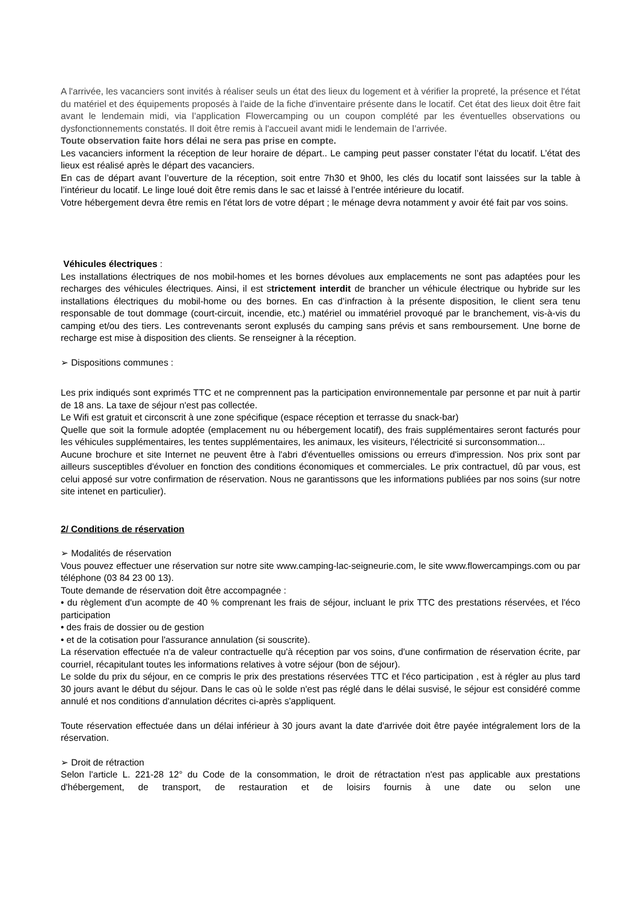A l'arrivée, les vacanciers sont invités à réaliser seuls un état des lieux du logement et à vérifier la propreté, la présence et l'état du matériel et des équipements proposés à l'aide de la fiche d'inventaire présente dans le locatif. Cet état des lieux doit être fait avant le lendemain midi, via l’application Flowercamping ou un coupon complété par les éventuelles observations ou dysfonctionnements constatés. Il doit être remis à l'accueil avant midi le lendemain de l’arrivée.
Toute observation faite hors délai ne sera pas prise en compte.
Les vacanciers informent la réception de leur horaire de départ.. Le camping peut passer constater l’état du locatif. L’état des lieux est réalisé après le départ des vacanciers.
En cas de départ avant l’ouverture de la réception, soit entre 7h30 et 9h00, les clés du locatif sont laissées sur la table à l’intérieur du locatif. Le linge loué doit être remis dans le sac et laissé à l’entrée intérieure du locatif.
Votre hébergement devra être remis en l'état lors de votre départ ; le ménage devra notamment y avoir été fait par vos soins.
Véhicules électriques :
Les installations électriques de nos mobil-homes et les bornes dévolues aux emplacements ne sont pas adaptées pour les recharges des véhicules électriques. Ainsi, il est strictement interdit de brancher un véhicule électrique ou hybride sur les installations électriques du mobil-home ou des bornes. En cas d’infraction à la présente disposition, le client sera tenu responsable de tout dommage (court-circuit, incendie, etc.) matériel ou immatériel provoqué par le branchement, vis-à-vis du camping et/ou des tiers. Les contrevenants seront explusés du camping sans prévis et sans remboursement. Une borne de recharge est mise à disposition des clients. Se renseigner à la réception.
➢ Dispositions communes :
Les prix indiqués sont exprimés TTC et ne comprennent pas la participation environnementale par personne et par nuit à partir de 18 ans. La taxe de séjour n'est pas collectée.
Le Wifi est gratuit et circonscrit à une zone spécifique (espace réception et terrasse du snack-bar)
Quelle que soit la formule adoptée (emplacement nu ou hébergement locatif), des frais supplémentaires seront facturés pour les véhicules supplémentaires, les tentes supplémentaires, les animaux, les visiteurs, l'électricité si surconsommation...
Aucune brochure et site Internet ne peuvent être à l'abri d'éventuelles omissions ou erreurs d'impression. Nos prix sont par ailleurs susceptibles d'évoluer en fonction des conditions économiques et commerciales. Le prix contractuel, dû par vous, est celui apposé sur votre confirmation de réservation. Nous ne garantissons que les informations publiées par nos soins (sur notre site intenet en particulier).
2/ Conditions de réservation
➢ Modalités de réservation
Vous pouvez effectuer une réservation sur notre site www.camping-lac-seigneurie.com, le site www.flowercampings.com ou par téléphone (03 84 23 00 13).
Toute demande de réservation doit être accompagnée :
• du règlement d'un acompte de 40 % comprenant les frais de séjour, incluant le prix TTC des prestations réservées, et l'éco participation
• des frais de dossier ou de gestion
• et de la cotisation pour l'assurance annulation (si souscrite).
La réservation effectuée n'a de valeur contractuelle qu'à réception par vos soins, d'une confirmation de réservation écrite, par courriel, récapitulant toutes les informations relatives à votre séjour (bon de séjour).
Le solde du prix du séjour, en ce compris le prix des prestations réservées TTC et l'éco participation , est à régler au plus tard 30 jours avant le début du séjour. Dans le cas où le solde n'est pas réglé dans le délai susvisé, le séjour est considéré comme annulé et nos conditions d'annulation décrites ci-après s'appliquent.
Toute réservation effectuée dans un délai inférieur à 30 jours avant la date d'arrivée doit être payée intégralement lors de la réservation.
➢ Droit de rétraction
Selon l'article L. 221-28 12° du Code de la consommation, le droit de rétractation n'est pas applicable aux prestations d'hébergement, de transport, de restauration et de loisirs fournis à une date ou selon une